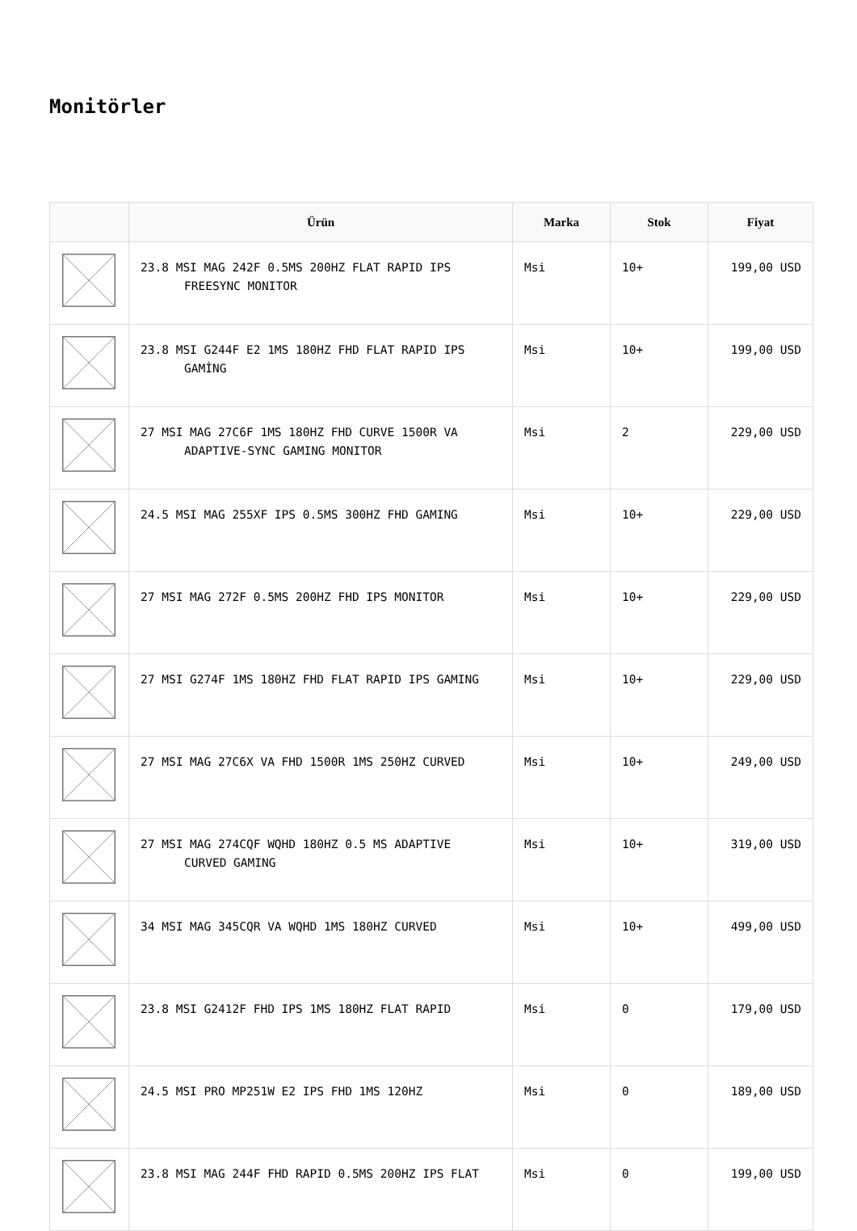Monitörler
| | Ürün | Marka | Stok | Fiyat |
| --- | --- | --- | --- | --- |
| | 23.8 MSI MAG 242F 0.5MS 200HZ FLAT RAPID IPS FREESYNC MONITOR | Msi | 10+ | 199,00 USD |
| | 23.8 MSI G244F E2 1MS 180HZ FHD FLAT RAPID IPS GAMİNG | Msi | 10+ | 199,00 USD |
| | 27 MSI MAG 27C6F 1MS 180HZ FHD CURVE 1500R VA ADAPTIVE-SYNC GAMING MONITOR | Msi | 2 | 229,00 USD |
| | 24.5 MSI MAG 255XF IPS 0.5MS 300HZ FHD GAMING | Msi | 10+ | 229,00 USD |
| | 27 MSI MAG 272F 0.5MS 200HZ FHD IPS MONITOR | Msi | 10+ | 229,00 USD |
| | 27 MSI G274F 1MS 180HZ FHD FLAT RAPID IPS GAMING | Msi | 10+ | 229,00 USD |
| | 27 MSI MAG 27C6X VA FHD 1500R 1MS 250HZ CURVED | Msi | 10+ | 249,00 USD |
| | 27 MSI MAG 274CQF WQHD 180HZ 0.5 MS ADAPTIVE CURVED GAMING | Msi | 10+ | 319,00 USD |
| | 34 MSI MAG 345CQR VA WQHD 1MS 180HZ CURVED | Msi | 10+ | 499,00 USD |
| | 23.8 MSI G2412F FHD IPS 1MS 180HZ FLAT RAPID | Msi | 0 | 179,00 USD |
| | 24.5 MSI PRO MP251W E2 IPS FHD 1MS 120HZ | Msi | 0 | 189,00 USD |
| | 23.8 MSI MAG 244F FHD RAPID 0.5MS 200HZ IPS FLAT | Msi | 0 | 199,00 USD |